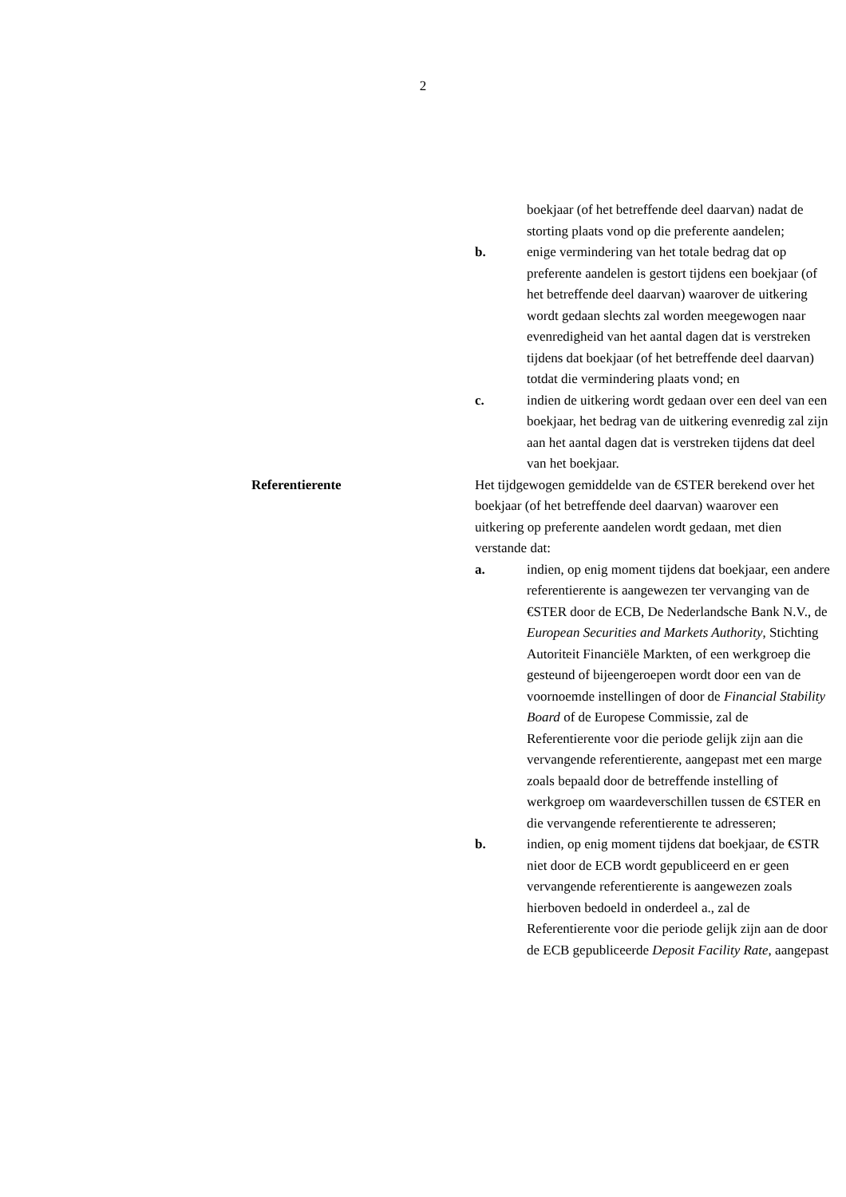2
boekjaar (of het betreffende deel daarvan) nadat de storting plaats vond op die preferente aandelen;
b. enige vermindering van het totale bedrag dat op preferente aandelen is gestort tijdens een boekjaar (of het betreffende deel daarvan) waarover de uitkering wordt gedaan slechts zal worden meegewogen naar evenredigheid van het aantal dagen dat is verstreken tijdens dat boekjaar (of het betreffende deel daarvan) totdat die vermindering plaats vond; en
c. indien de uitkering wordt gedaan over een deel van een boekjaar, het bedrag van de uitkering evenredig zal zijn aan het aantal dagen dat is verstreken tijdens dat deel van het boekjaar.
Referentierente Het tijdgewogen gemiddelde van de €STER berekend over het boekjaar (of het betreffende deel daarvan) waarover een uitkering op preferente aandelen wordt gedaan, met dien verstande dat:
a. indien, op enig moment tijdens dat boekjaar, een andere referentierente is aangewezen ter vervanging van de €STER door de ECB, De Nederlandsche Bank N.V., de European Securities and Markets Authority, Stichting Autoriteit Financiële Markten, of een werkgroep die gesteund of bijeengeroepen wordt door een van de voornoemde instellingen of door de Financial Stability Board of de Europese Commissie, zal de Referentierente voor die periode gelijk zijn aan die vervangende referentierente, aangepast met een marge zoals bepaald door de betreffende instelling of werkgroep om waardeverschillen tussen de €STER en die vervangende referentierente te adresseren;
b. indien, op enig moment tijdens dat boekjaar, de €STR niet door de ECB wordt gepubliceerd en er geen vervangende referentierente is aangewezen zoals hierboven bedoeld in onderdeel a., zal de Referentierente voor die periode gelijk zijn aan de door de ECB gepubliceerde Deposit Facility Rate, aangepast